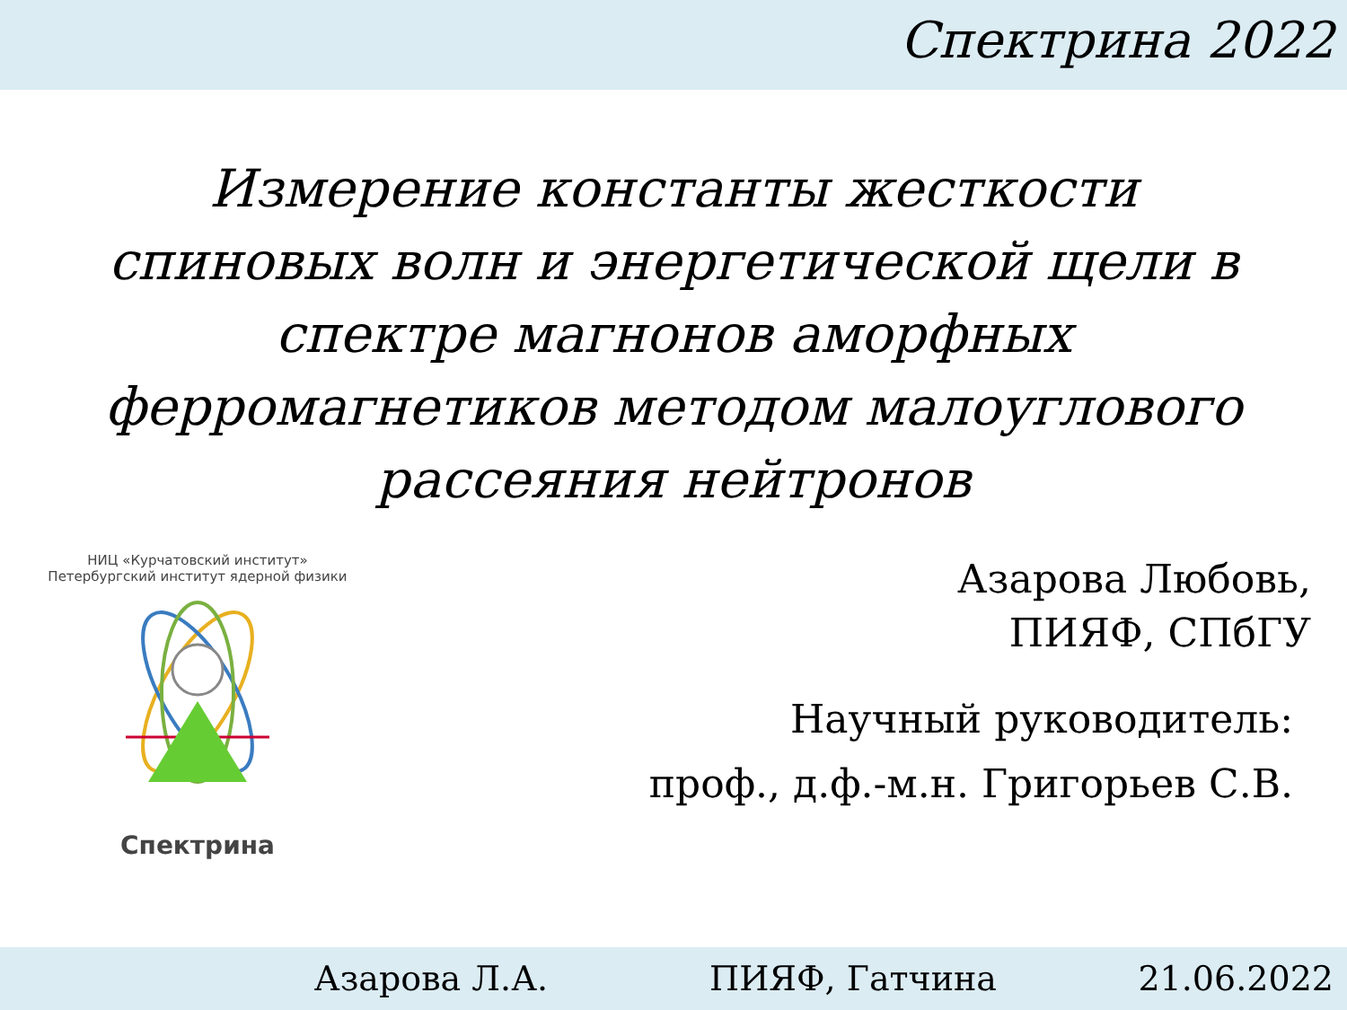Спектрина 2022
Измерение константы жесткости спиновых волн и энергетической щели в спектре магнонов аморфных ферромагнетиков методом малоуглового рассеяния нейтронов
НИЦ «Курчатовский институт» Петербургский институт ядерной физики
Спектрина
Азарова Любовь,
ПИЯФ, СПбГУ
Научный руководитель:
проф., д.ф.-м.н. Григорьев С.В.
Азарова Л.А. ПИЯФ, Гатчина 21.06.2022